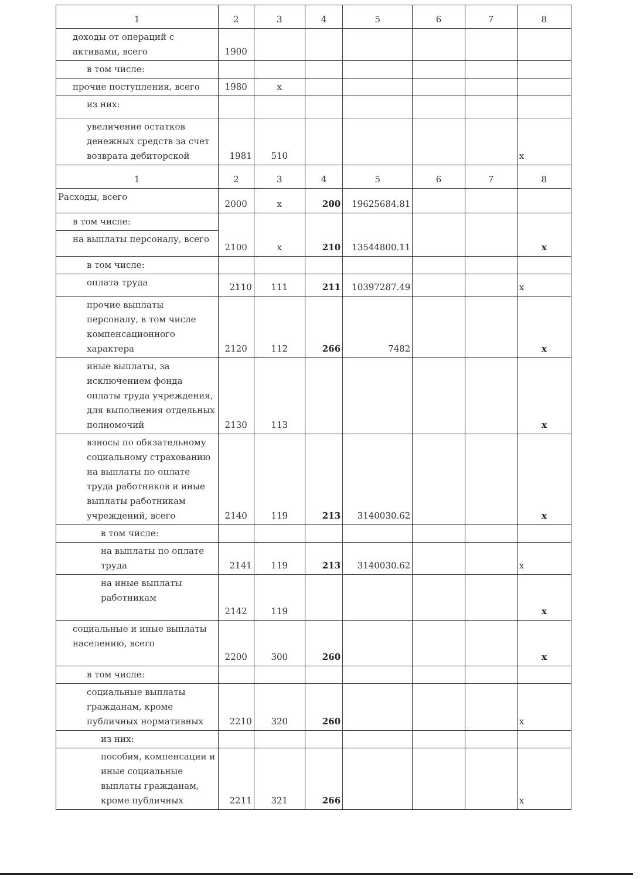| 1 | 2 | 3 | 4 | 5 | 6 | 7 | 8 |
| доходы от операций с активами, всего | 1900 | | | | | | |
| в том числе: | | | | | | | |
| прочие поступления, всего | 1980 | x | | | | | |
| из них: | | | | | | | |
| увеличение остатков денежных средств за счет возврата дебиторской | 1981 | 510 | | | | | x |
| 1 | 2 | 3 | 4 | 5 | 6 | 7 | 8 |
| Расходы, всего | 2000 | x | 200 | 19625684.81 | | | |
| в том числе: | 2100 | x | 210 | 13544800.11 | | | x |
| на выплаты персоналу, всего | | | | | | | |
| в том числе: | | | | | | | |
| оплата труда | 2110 | 111 | 211 | 10397287.49 | | | x |
| прочие выплаты персоналу, в том числе компенсационного характера | 2120 | 112 | 266 | 7482 | | | x |
| иные выплаты, за исключением фонда оплаты труда учреждения, для выполнения отдельных полномочий | 2130 | 113 | | | | | x |
| взносы по обязательному социальному страхованию на выплаты по оплате труда работников и иные выплаты работникам учреждений, всего | 2140 | 119 | 213 | 3140030.62 | | | x |
| в том числе: | | | | | | | |
| на выплаты по оплате труда | 2141 | 119 | 213 | 3140030.62 | | | x |
| на иные выплаты работникам | 2142 | 119 | | | | | x |
| социальные и иные выплаты населению, всего | 2200 | 300 | 260 | | | | x |
| в том числе: | | | | | | | |
| социальные выплаты гражданам, кроме публичных нормативных | 2210 | 320 | 260 | | | | x |
| из них: | | | | | | | |
| пособия, компенсации и иные социальные выплаты гражданам, кроме публичных | 2211 | 321 | 266 | | | | x |